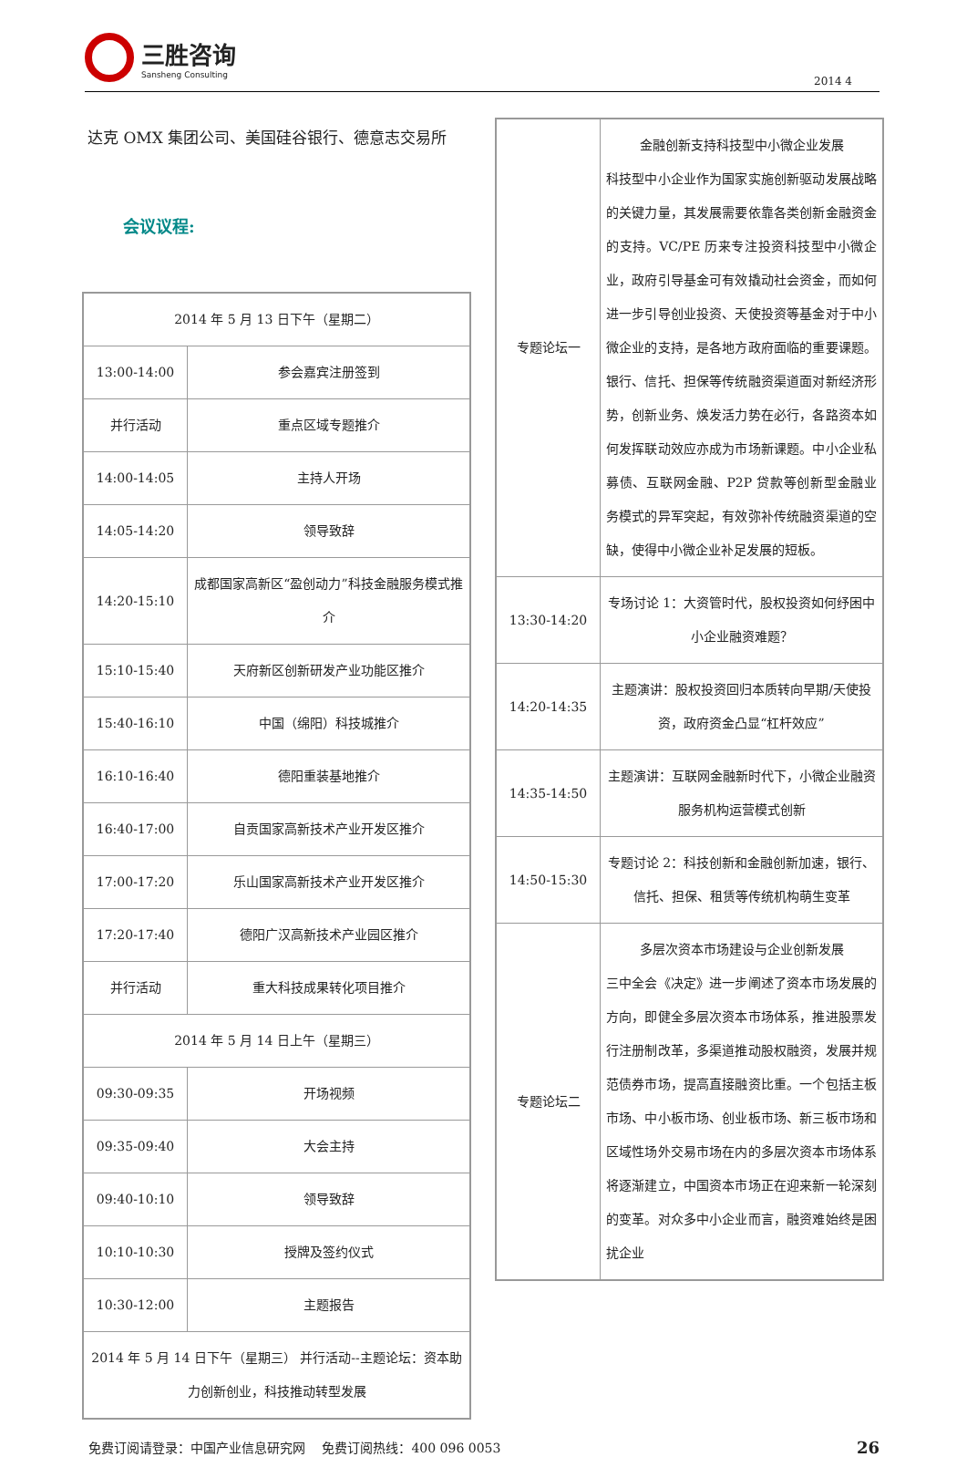三胜咨询
Sansheng Consulting
2014 4
达克 OMX 集团公司、美国硅谷银行、德意志交易所
会议议程:
| 2014 年 5 月 13 日下午（星期二） | |
| 13:00-14:00 | 参会嘉宾注册签到 |
| 并行活动 | 重点区域专题推介 |
| 14:00-14:05 | 主持人开场 |
| 14:05-14:20 | 领导致辞 |
| 14:20-15:10 | 成都国家高新区“盈创动力”科技金融服务模式推介 |
| 15:10-15:40 | 天府新区创新研发产业功能区推介 |
| 15:40-16:10 | 中国（绵阳）科技城推介 |
| 16:10-16:40 | 德阳重装基地推介 |
| 16:40-17:00 | 自贡国家高新技术产业开发区推介 |
| 17:00-17:20 | 乐山国家高新技术产业开发区推介 |
| 17:20-17:40 | 德阳广汉高新技术产业园区推介 |
| 并行活动 | 重大科技成果转化项目推介 |
| 2014 年 5 月 14 日上午（星期三） | |
| 09:30-09:35 | 开场视频 |
| 09:35-09:40 | 大会主持 |
| 09:40-10:10 | 领导致辞 |
| 10:10-10:30 | 授牌及签约仪式 |
| 10:30-12:00 | 主题报告 |
| 2014 年 5 月 14 日下午（星期三） 并行活动--主题论坛：资本助力创新创业，科技推动转型发展 | |
| 专题论坛一 | 金融创新支持科技型中小微企业发展 科技型中小企业作为国家实施创新驱动发展战略的关键力量，其发展需要依靠各类创新金融资金的支持。VC/PE 历来专注投资科技型中小微企业，政府引导基金可有效撬动社会资金，而如何进一步引导创业投资、天使投资等基金对于中小微企业的支持，是各地方政府面临的重要课题。银行、信托、担保等传统融资渠道面对新经济形势，创新业务、焕发活力势在必行，各路资本如何发挥联动效应亦成为市场新课题。中小企业私募债、互联网金融、P2P 贷款等创新型金融业务模式的异军突起，有效弥补传统融资渠道的空缺，使得中小微企业补足发展的短板。 |
| 13:30-14:20 | 专场讨论 1：大资管时代，股权投资如何纾困中小企业融资难题？ |
| 14:20-14:35 | 主题演讲：股权投资回归本质转向早期/天使投资，政府资金凸显“杠杆效应” |
| 14:35-14:50 | 主题演讲：互联网金融新时代下，小微企业融资服务机构运营模式创新 |
| 14:50-15:30 | 专题讨论 2：科技创新和金融创新加速，银行、信托、担保、租赁等传统机构萌生变革 |
| 专题论坛二 | 多层次资本市场建设与企业创新发展 三中全会《决定》进一步阐述了资本市场发展的方向，即健全多层次资本市场体系，推进股票发行注册制改革，多渠道推动股权融资，发展并规范债券市场，提高直接融资比重。一个包括主板市场、中小板市场、创业板市场、新三板市场和区域性场外交易市场在内的多层次资本市场体系将逐渐建立，中国资本市场正在迎来新一轮深刻的变革。对众多中小企业而言，融资难始终是困扰企业 |
免费订阅请登录：中国产业信息研究网 　免费订阅热线：400 096 0053 26